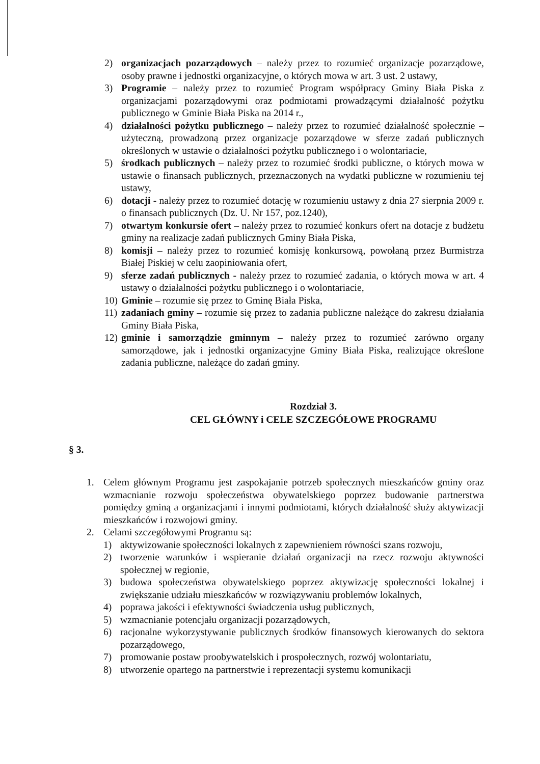2) organizacjach pozarządowych – należy przez to rozumieć organizacje pozarządowe, osoby prawne i jednostki organizacyjne, o których mowa w art. 3 ust. 2 ustawy,
3) Programie – należy przez to rozumieć Program współpracy Gminy Biała Piska z organizacjami pozarządowymi oraz podmiotami prowadzącymi działalność pożytku publicznego w Gminie Biała Piska na 2014 r.,
4) działalności pożytku publicznego – należy przez to rozumieć działalność społecznie – użyteczną, prowadzoną przez organizacje pozarządowe w sferze zadań publicznych określonych w ustawie o działalności pożytku publicznego i o wolontariacie,
5) środkach publicznych – należy przez to rozumieć środki publiczne, o których mowa w ustawie o finansach publicznych, przeznaczonych na wydatki publiczne w rozumieniu tej ustawy,
6) dotacji - należy przez to rozumieć dotację w rozumieniu ustawy z dnia 27 sierpnia 2009 r. o finansach publicznych (Dz. U. Nr 157, poz.1240),
7) otwartym konkursie ofert – należy przez to rozumieć konkurs ofert na dotacje z budżetu gminy na realizacje zadań publicznych Gminy Biała Piska,
8) komisji – należy przez to rozumieć komisję konkursową, powołaną przez Burmistrza Białej Piskiej w celu zaopiniowania ofert,
9) sferze zadań publicznych - należy przez to rozumieć zadania, o których mowa w art. 4 ustawy o działalności pożytku publicznego i o wolontariacie,
10) Gminie – rozumie się przez to Gminę Biała Piska,
11) zadaniach gminy – rozumie się przez to zadania publiczne należące do zakresu działania Gminy Biała Piska,
12) gminie i samorządzie gminnym – należy przez to rozumieć zarówno organy samorządowe, jak i jednostki organizacyjne Gminy Biała Piska, realizujące określone zadania publiczne, należące do zadań gminy.
Rozdział 3.
CEL GŁÓWNY i CELE SZCZEGÓŁOWE PROGRAMU
§ 3.
1. Celem głównym Programu jest zaspokajanie potrzeb społecznych mieszkańców gminy oraz wzmacnianie rozwoju społeczeństwa obywatelskiego poprzez budowanie partnerstwa pomiędzy gminą a organizacjami i innymi podmiotami, których działalność służy aktywizacji mieszkańców i rozwojowi gminy.
2. Celami szczegółowymi Programu są:
1) aktywizowanie społeczności lokalnych z zapewnieniem równości szans rozwoju,
2) tworzenie warunków i wspieranie działań organizacji na rzecz rozwoju aktywności społecznej w regionie,
3) budowa społeczeństwa obywatelskiego poprzez aktywizację społeczności lokalnej i zwiększanie udziału mieszkańców w rozwiązywaniu problemów lokalnych,
4) poprawa jakości i efektywności świadczenia usług publicznych,
5) wzmacnianie potencjału organizacji pozarządowych,
6) racjonalne wykorzystywanie publicznych środków finansowych kierowanych do sektora pozarządowego,
7) promowanie postaw proobywatelskich i prospołecznych, rozwój wolontariatu,
8) utworzenie opartego na partnerstwie i reprezentacji systemu komunikacji